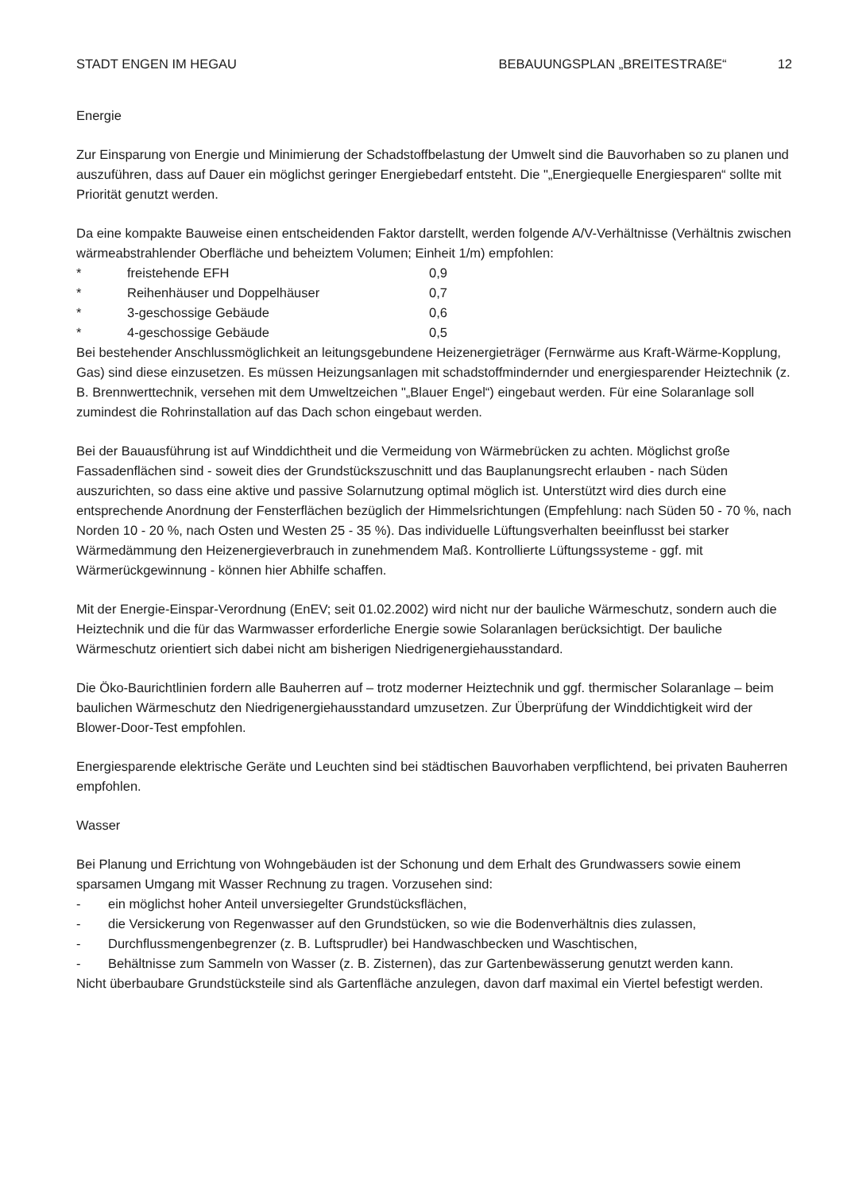STADT ENGEN IM HEGAU BEBAUUNGSPLAN „BREITESTRAßE“ 12
Energie
Zur Einsparung von Energie und Minimierung der Schadstoffbelastung der Umwelt sind die Bauvorhaben so zu planen und auszuführen, dass auf Dauer ein möglichst geringer Energiebedarf entsteht. Die "„Energiequelle Energiesparen“ sollte mit Priorität genutzt werden.
Da eine kompakte Bauweise einen entscheidenden Faktor darstellt, werden folgende A/V-Verhältnisse (Verhältnis zwischen wärmeabstrahlender Oberfläche und beheiztem Volumen; Einheit 1/m) empfohlen:
* freistehende EFH 0,9
* Reihenhäuser und Doppelhäuser 0,7
* 3-geschossige Gebäude 0,6
* 4-geschossige Gebäude 0,5
Bei bestehender Anschlussmöglichkeit an leitungsgebundene Heizenergieträger (Fernwärme aus Kraft-Wärme-Kopplung, Gas) sind diese einzusetzen. Es müssen Heizungsanlagen mit schadstoffmindernder und energiesparender Heiztechnik (z. B. Brennwerttechnik, versehen mit dem Umweltzeichen "„Blauer Engel“) eingebaut werden. Für eine Solaranlage soll zumindest die Rohrinstallation auf das Dach schon eingebaut werden.
Bei der Bauausführung ist auf Winddichtheit und die Vermeidung von Wärmebrücken zu achten. Möglichst große Fassadenflächen sind - soweit dies der Grundstückszuschnitt und das Bauplanungsrecht erlauben - nach Süden auszurichten, so dass eine aktive und passive Solarnutzung optimal möglich ist. Unterstützt wird dies durch eine entsprechende Anordnung der Fensterflächen bezüglich der Himmelsrichtungen (Empfehlung: nach Süden 50 - 70 %, nach Norden 10 - 20 %, nach Osten und Westen 25 - 35 %). Das individuelle Lüftungsverhalten beeinflusst bei starker Wärmedämmung den Heizenergieverbrauch in zunehmendem Maß. Kontrollierte Lüftungssysteme - ggf. mit Wärmerückgewinnung - können hier Abhilfe schaffen.
Mit der Energie-Einspar-Verordnung (EnEV; seit 01.02.2002) wird nicht nur der bauliche Wärmeschutz, sondern auch die Heiztechnik und die für das Warmwasser erforderliche Energie sowie Solaranlagen berücksichtigt. Der bauliche Wärmeschutz orientiert sich dabei nicht am bisherigen Niedrigenergiehausstandard.
Die Öko-Baurichtlinien fordern alle Bauherren auf – trotz moderner Heiztechnik und ggf. thermischer Solaranlage – beim baulichen Wärmeschutz den Niedrigenergiehausstandard umzusetzen. Zur Überprüfung der Winddichtigkeit wird der Blower-Door-Test empfohlen.
Energiesparende elektrische Geräte und Leuchten sind bei städtischen Bauvorhaben verpflichtend, bei privaten Bauherren empfohlen.
Wasser
Bei Planung und Errichtung von Wohngebäuden ist der Schonung und dem Erhalt des Grundwassers sowie einem sparsamen Umgang mit Wasser Rechnung zu tragen. Vorzusehen sind:
- ein möglichst hoher Anteil unversiegelter Grundstücksflächen,
- die Versickerung von Regenwasser auf den Grundstücken, so wie die Bodenverhältnis dies zulassen,
- Durchflussmengenbegrenzer (z. B. Luftsprudler) bei Handwaschbecken und Waschtischen,
- Behältnisse zum Sammeln von Wasser (z. B. Zisternen), das zur Gartenbewässerung genutzt werden kann.
Nicht überbaubare Grundstücksteile sind als Gartenfläche anzulegen, davon darf maximal ein Viertel befestigt werden.